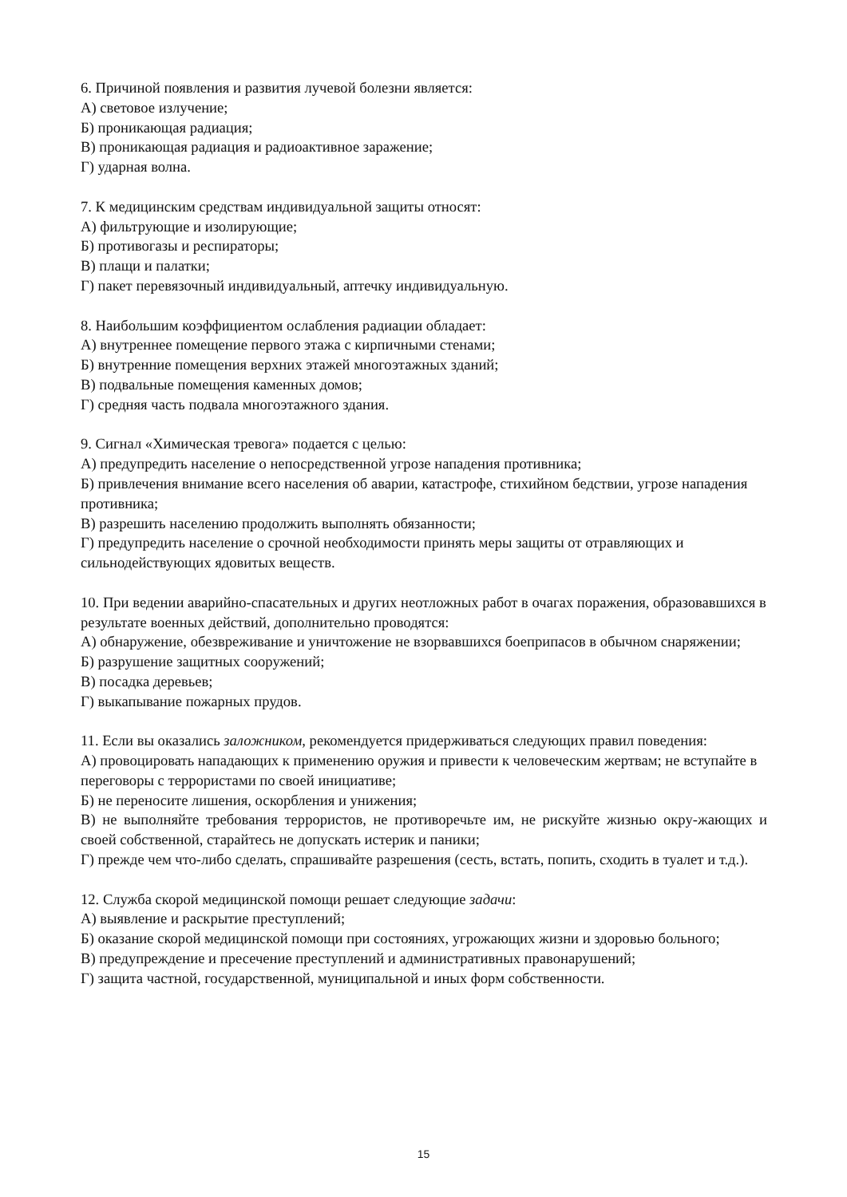6. Причиной появления и развития лучевой болезни является:
А) световое излучение;
Б) проникающая радиация;
В) проникающая радиация и радиоактивное заражение;
Г) ударная волна.
7. К медицинским средствам индивидуальной защиты относят:
А) фильтрующие и изолирующие;
Б) противогазы и респираторы;
В) плащи и палатки;
Г) пакет перевязочный индивидуальный, аптечку индивидуальную.
8. Наибольшим коэффициентом ослабления радиации обладает:
А) внутреннее помещение первого этажа с кирпичными стенами;
Б) внутренние помещения верхних этажей многоэтажных зданий;
В) подвальные помещения каменных домов;
Г) средняя часть подвала многоэтажного здания.
9. Сигнал «Химическая тревога» подается с целью:
А) предупредить население о непосредственной угрозе нападения противника;
Б) привлечения внимание всего населения об аварии, катастрофе, стихийном бедствии, угрозе нападения противника;
В) разрешить населению продолжить выполнять обязанности;
Г) предупредить население о срочной необходимости принять меры защиты от отравляющих и сильнодействующих ядовитых веществ.
10. При ведении аварийно-спасательных и других неотложных работ в очагах поражения, образовавшихся в результате военных действий, дополнительно проводятся:
А) обнаружение, обезвреживание и уничтожение не взорвавшихся боеприпасов в обычном снаряжении;
Б) разрушение защитных сооружений;
В) посадка деревьев;
Г) выкапывание пожарных прудов.
11. Если вы оказались заложником, рекомендуется придерживаться следующих правил поведения:
А) провоцировать нападающих к применению оружия и привести к человеческим жертвам; не вступайте в переговоры с террористами по своей инициативе;
Б) не переносите лишения, оскорбления и унижения;
В) не выполняйте требования террористов, не противоречьте им, не рискуйте жизнью окру-жающих и своей собственной, старайтесь не допускать истерик и паники;
Г) прежде чем что-либо сделать, спрашивайте разрешения (сесть, встать, попить, сходить в туалет и т.д.).
12. Служба скорой медицинской помощи решает следующие задачи:
А) выявление и раскрытие преступлений;
Б) оказание скорой медицинской помощи при состояниях, угрожающих жизни и здоровью больного;
В) предупреждение и пресечение преступлений и административных правонарушений;
Г) защита частной, государственной, муниципальной и иных форм собственности.
15